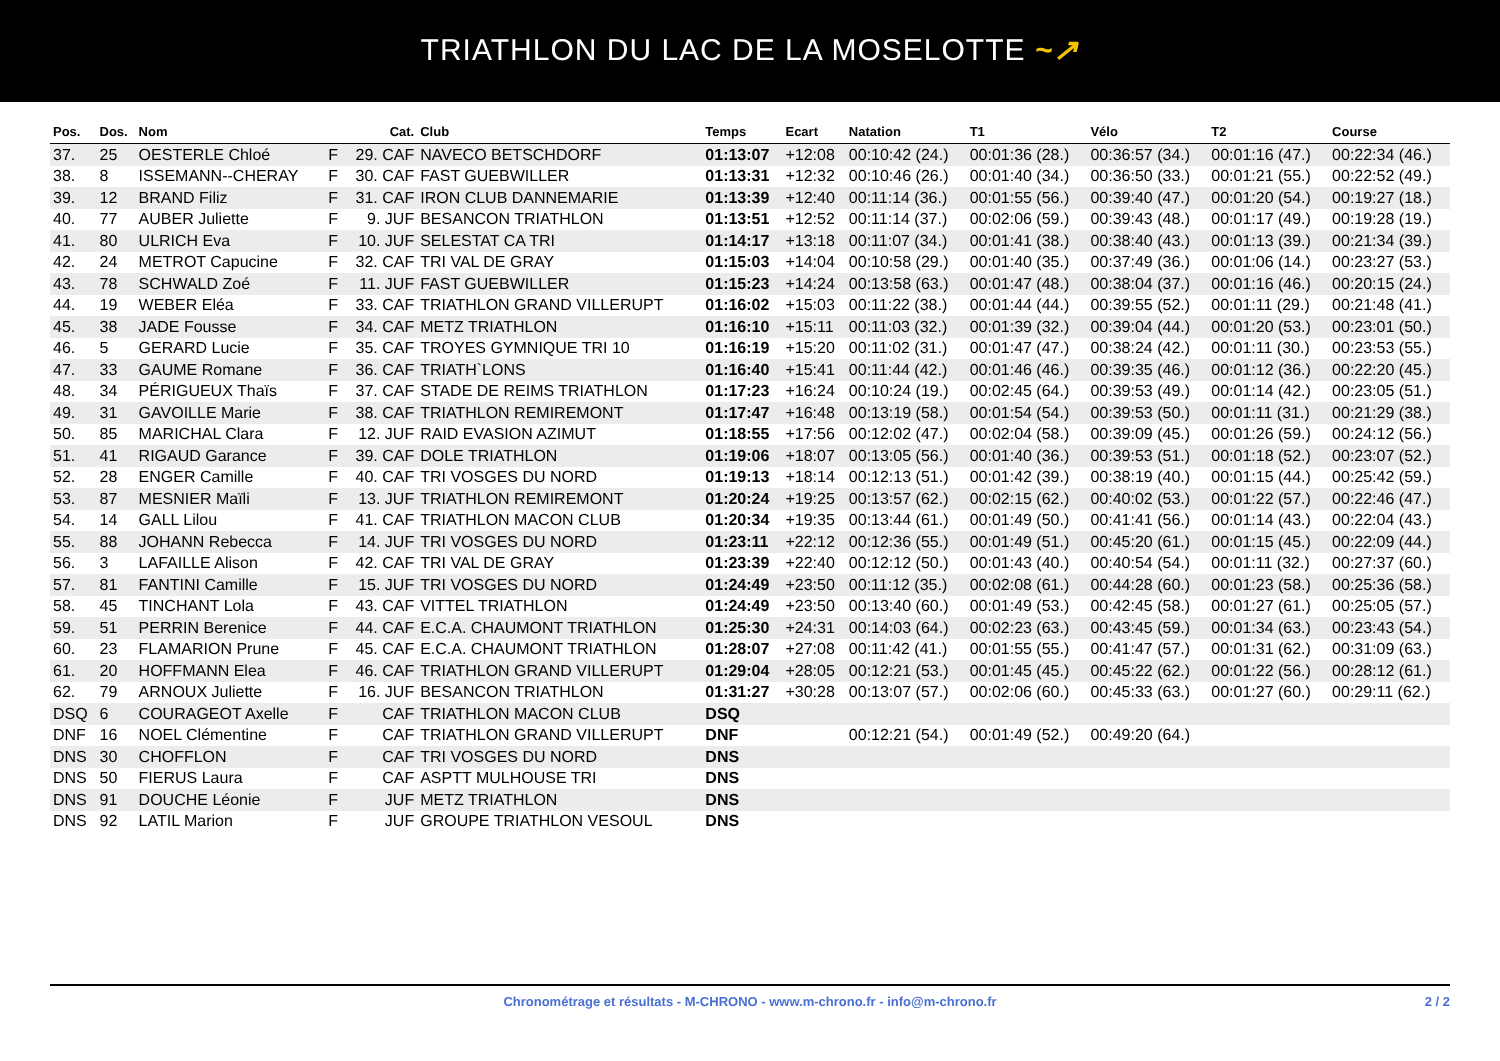TRIATHLON DU LAC DE LA MOSELOTTE ~↗
| Pos. | Dos. | Nom | | Cat. | Club | Temps | Ecart | Natation | T1 | Vélo | T2 | Course |
| --- | --- | --- | --- | --- | --- | --- | --- | --- | --- | --- | --- | --- |
| 37. | 25 | OESTERLE Chloé | F | 29. CAF | NAVECO BETSCHDORF | 01:13:07 | +12:08 | 00:10:42 (24.) | 00:01:36 (28.) | 00:36:57 (34.) | 00:01:16 (47.) | 00:22:34 (46.) |
| 38. | 8 | ISSEMANN--CHERAY | F | 30. CAF | FAST GUEBWILLER | 01:13:31 | +12:32 | 00:10:46 (26.) | 00:01:40 (34.) | 00:36:50 (33.) | 00:01:21 (55.) | 00:22:52 (49.) |
| 39. | 12 | BRAND Filiz | F | 31. CAF | IRON CLUB DANNEMARIE | 01:13:39 | +12:40 | 00:11:14 (36.) | 00:01:55 (56.) | 00:39:40 (47.) | 00:01:20 (54.) | 00:19:27 (18.) |
| 40. | 77 | AUBER Juliette | F | 9. JUF | BESANCON TRIATHLON | 01:13:51 | +12:52 | 00:11:14 (37.) | 00:02:06 (59.) | 00:39:43 (48.) | 00:01:17 (49.) | 00:19:28 (19.) |
| 41. | 80 | ULRICH Eva | F | 10. JUF | SELESTAT CA TRI | 01:14:17 | +13:18 | 00:11:07 (34.) | 00:01:41 (38.) | 00:38:40 (43.) | 00:01:13 (39.) | 00:21:34 (39.) |
| 42. | 24 | METROT Capucine | F | 32. CAF | TRI VAL DE GRAY | 01:15:03 | +14:04 | 00:10:58 (29.) | 00:01:40 (35.) | 00:37:49 (36.) | 00:01:06 (14.) | 00:23:27 (53.) |
| 43. | 78 | SCHWALD Zoé | F | 11. JUF | FAST GUEBWILLER | 01:15:23 | +14:24 | 00:13:58 (63.) | 00:01:47 (48.) | 00:38:04 (37.) | 00:01:16 (46.) | 00:20:15 (24.) |
| 44. | 19 | WEBER Eléa | F | 33. CAF | TRIATHLON GRAND VILLERUPT | 01:16:02 | +15:03 | 00:11:22 (38.) | 00:01:44 (44.) | 00:39:55 (52.) | 00:01:11 (29.) | 00:21:48 (41.) |
| 45. | 38 | JADE Fousse | F | 34. CAF | METZ TRIATHLON | 01:16:10 | +15:11 | 00:11:03 (32.) | 00:01:39 (32.) | 00:39:04 (44.) | 00:01:20 (53.) | 00:23:01 (50.) |
| 46. | 5 | GERARD Lucie | F | 35. CAF | TROYES GYMNIQUE TRI 10 | 01:16:19 | +15:20 | 00:11:02 (31.) | 00:01:47 (47.) | 00:38:24 (42.) | 00:01:11 (30.) | 00:23:53 (55.) |
| 47. | 33 | GAUME Romane | F | 36. CAF | TRIATH`LONS | 01:16:40 | +15:41 | 00:11:44 (42.) | 00:01:46 (46.) | 00:39:35 (46.) | 00:01:12 (36.) | 00:22:20 (45.) |
| 48. | 34 | PÉRIGUEUX Thaïs | F | 37. CAF | STADE DE REIMS TRIATHLON | 01:17:23 | +16:24 | 00:10:24 (19.) | 00:02:45 (64.) | 00:39:53 (49.) | 00:01:14 (42.) | 00:23:05 (51.) |
| 49. | 31 | GAVOILLE Marie | F | 38. CAF | TRIATHLON REMIREMONT | 01:17:47 | +16:48 | 00:13:19 (58.) | 00:01:54 (54.) | 00:39:53 (50.) | 00:01:11 (31.) | 00:21:29 (38.) |
| 50. | 85 | MARICHAL Clara | F | 12. JUF | RAID EVASION AZIMUT | 01:18:55 | +17:56 | 00:12:02 (47.) | 00:02:04 (58.) | 00:39:09 (45.) | 00:01:26 (59.) | 00:24:12 (56.) |
| 51. | 41 | RIGAUD Garance | F | 39. CAF | DOLE TRIATHLON | 01:19:06 | +18:07 | 00:13:05 (56.) | 00:01:40 (36.) | 00:39:53 (51.) | 00:01:18 (52.) | 00:23:07 (52.) |
| 52. | 28 | ENGER Camille | F | 40. CAF | TRI VOSGES DU NORD | 01:19:13 | +18:14 | 00:12:13 (51.) | 00:01:42 (39.) | 00:38:19 (40.) | 00:01:15 (44.) | 00:25:42 (59.) |
| 53. | 87 | MESNIER Maïli | F | 13. JUF | TRIATHLON REMIREMONT | 01:20:24 | +19:25 | 00:13:57 (62.) | 00:02:15 (62.) | 00:40:02 (53.) | 00:01:22 (57.) | 00:22:46 (47.) |
| 54. | 14 | GALL Lilou | F | 41. CAF | TRIATHLON MACON CLUB | 01:20:34 | +19:35 | 00:13:44 (61.) | 00:01:49 (50.) | 00:41:41 (56.) | 00:01:14 (43.) | 00:22:04 (43.) |
| 55. | 88 | JOHANN Rebecca | F | 14. JUF | TRI VOSGES DU NORD | 01:23:11 | +22:12 | 00:12:36 (55.) | 00:01:49 (51.) | 00:45:20 (61.) | 00:01:15 (45.) | 00:22:09 (44.) |
| 56. | 3 | LAFAILLE Alison | F | 42. CAF | TRI VAL DE GRAY | 01:23:39 | +22:40 | 00:12:12 (50.) | 00:01:43 (40.) | 00:40:54 (54.) | 00:01:11 (32.) | 00:27:37 (60.) |
| 57. | 81 | FANTINI Camille | F | 15. JUF | TRI VOSGES DU NORD | 01:24:49 | +23:50 | 00:11:12 (35.) | 00:02:08 (61.) | 00:44:28 (60.) | 00:01:23 (58.) | 00:25:36 (58.) |
| 58. | 45 | TINCHANT Lola | F | 43. CAF | VITTEL TRIATHLON | 01:24:49 | +23:50 | 00:13:40 (60.) | 00:01:49 (53.) | 00:42:45 (58.) | 00:01:27 (61.) | 00:25:05 (57.) |
| 59. | 51 | PERRIN Berenice | F | 44. CAF | E.C.A. CHAUMONT TRIATHLON | 01:25:30 | +24:31 | 00:14:03 (64.) | 00:02:23 (63.) | 00:43:45 (59.) | 00:01:34 (63.) | 00:23:43 (54.) |
| 60. | 23 | FLAMARION Prune | F | 45. CAF | E.C.A. CHAUMONT TRIATHLON | 01:28:07 | +27:08 | 00:11:42 (41.) | 00:01:55 (55.) | 00:41:47 (57.) | 00:01:31 (62.) | 00:31:09 (63.) |
| 61. | 20 | HOFFMANN Elea | F | 46. CAF | TRIATHLON GRAND VILLERUPT | 01:29:04 | +28:05 | 00:12:21 (53.) | 00:01:45 (45.) | 00:45:22 (62.) | 00:01:22 (56.) | 00:28:12 (61.) |
| 62. | 79 | ARNOUX Juliette | F | 16. JUF | BESANCON TRIATHLON | 01:31:27 | +30:28 | 00:13:07 (57.) | 00:02:06 (60.) | 00:45:33 (63.) | 00:01:27 (60.) | 00:29:11 (62.) |
| DSQ | 6 | COURAGEOT Axelle | F | CAF | TRIATHLON MACON CLUB | DSQ | | | | | | |
| DNF | 16 | NOEL Clémentine | F | CAF | TRIATHLON GRAND VILLERUPT | DNF | | 00:12:21 (54.) | 00:01:49 (52.) | 00:49:20 (64.) | | |
| DNS | 30 | CHOFFLON | F | CAF | TRI VOSGES DU NORD | DNS | | | | | | |
| DNS | 50 | FIERUS Laura | F | CAF | ASPTT MULHOUSE TRI | DNS | | | | | | |
| DNS | 91 | DOUCHE Léonie | F | JUF | METZ TRIATHLON | DNS | | | | | | |
| DNS | 92 | LATIL Marion | F | JUF | GROUPE TRIATHLON VESOUL | DNS | | | | | | |
Chronométrage et résultats - M-CHRONO - www.m-chrono.fr - info@m-chrono.fr 2 / 2